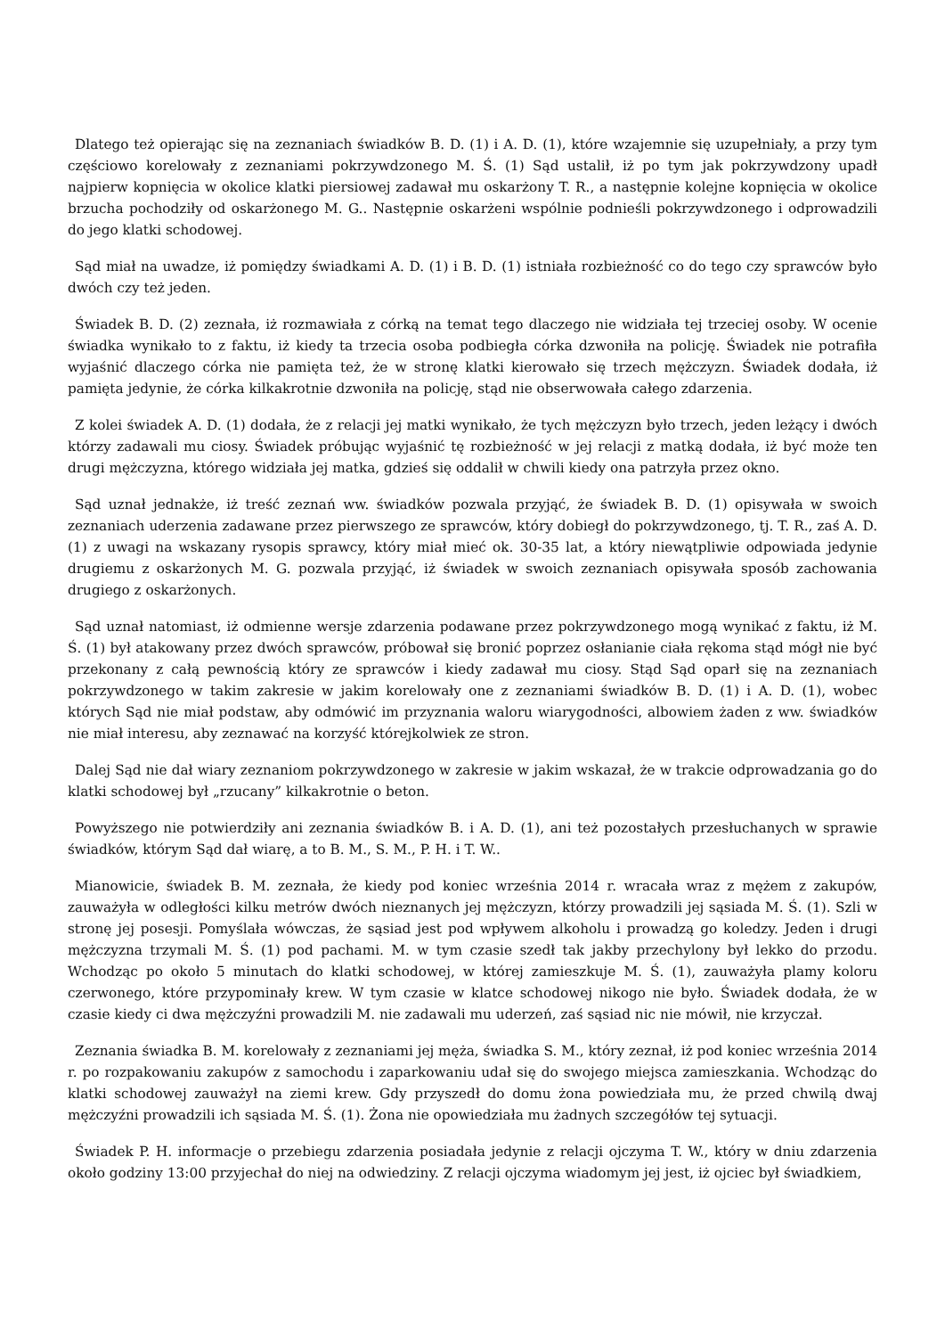Dlatego też opierając się na zeznaniach świadków B. D. (1) i A. D. (1), które wzajemnie się uzupełniały, a przy tym częściowo korelowały z zeznaniami pokrzywdzonego M. Ś. (1) Sąd ustalił, iż po tym jak pokrzywdzony upadł najpierw kopnięcia w okolice klatki piersiowej zadawał mu oskarżony T. R., a następnie kolejne kopnięcia w okolice brzucha pochodziły od oskarżonego M. G.. Następnie oskarżeni wspólnie podnieśli pokrzywdzonego i odprowadzili do jego klatki schodowej.
Sąd miał na uwadze, iż pomiędzy świadkami A. D. (1) i B. D. (1) istniała rozbieżność co do tego czy sprawców było dwóch czy też jeden.
Świadek B. D. (2) zeznała, iż rozmawiała z córką na temat tego dlaczego nie widziała tej trzeciej osoby. W ocenie świadka wynikało to z faktu, iż kiedy ta trzecia osoba podbiegła córka dzwoniła na policję. Świadek nie potrafiła wyjaśnić dlaczego córka nie pamięta też, że w stronę klatki kierowało się trzech mężczyzn. Świadek dodała, iż pamięta jedynie, że córka kilkakrotnie dzwoniła na policję, stąd nie obserwowała całego zdarzenia.
Z kolei świadek A. D. (1) dodała, że z relacji jej matki wynikało, że tych mężczyzn było trzech, jeden leżący i dwóch którzy zadawali mu ciosy. Świadek próbując wyjaśnić tę rozbieżność w jej relacji z matką dodała, iż być może ten drugi mężczyzna, którego widziała jej matka, gdzieś się oddalił w chwili kiedy ona patrzyła przez okno.
Sąd uznał jednakże, iż treść zeznań ww. świadków pozwala przyjąć, że świadek B. D. (1) opisywała w swoich zeznaniach uderzenia zadawane przez pierwszego ze sprawców, który dobiegł do pokrzywdzonego, tj. T. R., zaś A. D. (1) z uwagi na wskazany rysopis sprawcy, który miał mieć ok. 30-35 lat, a który niewątpliwie odpowiada jedynie drugiemu z oskarżonych M. G. pozwala przyjąć, iż świadek w swoich zeznaniach opisywała sposób zachowania drugiego z oskarżonych.
Sąd uznał natomiast, iż odmienne wersje zdarzenia podawane przez pokrzywdzonego mogą wynikać z faktu, iż M. Ś. (1) był atakowany przez dwóch sprawców, próbował się bronić poprzez osłanianie ciała rękoma stąd mógł nie być przekonany z całą pewnością który ze sprawców i kiedy zadawał mu ciosy. Stąd Sąd oparł się na zeznaniach pokrzywdzonego w takim zakresie w jakim korelowały one z zeznaniami świadków B. D. (1) i A. D. (1), wobec których Sąd nie miał podstaw, aby odmówić im przyznania waloru wiarygodności, albowiem żaden z ww. świadków nie miał interesu, aby zeznawać na korzyść którejkolwiek ze stron.
Dalej Sąd nie dał wiary zeznaniom pokrzywdzonego w zakresie w jakim wskazał, że w trakcie odprowadzania go do klatki schodowej był „rzucany” kilkakrotnie o beton.
Powyższego nie potwierdziły ani zeznania świadków B. i A. D. (1), ani też pozostałych przesłuchanych w sprawie świadków, którym Sąd dał wiarę, a to B. M., S. M., P. H. i T. W..
Mianowicie, świadek B. M. zeznała, że kiedy pod koniec września 2014 r. wracała wraz z mężem z zakupów, zauważyła w odległości kilku metrów dwóch nieznanych jej mężczyzn, którzy prowadzili jej sąsiada M. Ś. (1). Szli w stronę jej posesji. Pomyślała wówczas, że sąsiad jest pod wpływem alkoholu i prowadzą go koledzy. Jeden i drugi mężczyzna trzymali M. Ś. (1) pod pachami. M. w tym czasie szedł tak jakby przechylony był lekko do przodu. Wchodząc po około 5 minutach do klatki schodowej, w której zamieszkuje M. Ś. (1), zauważyła plamy koloru czerwonego, które przypominały krew. W tym czasie w klatce schodowej nikogo nie było. Świadek dodała, że w czasie kiedy ci dwa mężczyźni prowadzili M. nie zadawali mu uderzeń, zaś sąsiad nic nie mówił, nie krzyczał.
Zeznania świadka B. M. korelowały z zeznaniami jej męża, świadka S. M., który zeznał, iż pod koniec września 2014 r. po rozpakowaniu zakupów z samochodu i zaparkowaniu udał się do swojego miejsca zamieszkania. Wchodząc do klatki schodowej zauważył na ziemi krew. Gdy przyszedł do domu żona powiedziała mu, że przed chwilą dwaj mężczyźni prowadzili ich sąsiada M. Ś. (1). Żona nie opowiedziała mu żadnych szczegółów tej sytuacji.
Świadek P. H. informacje o przebiegu zdarzenia posiadała jedynie z relacji ojczyma T. W., który w dniu zdarzenia około godziny 13:00 przyjechał do niej na odwiedziny. Z relacji ojczyma wiadomym jej jest, iż ojciec był świadkiem,